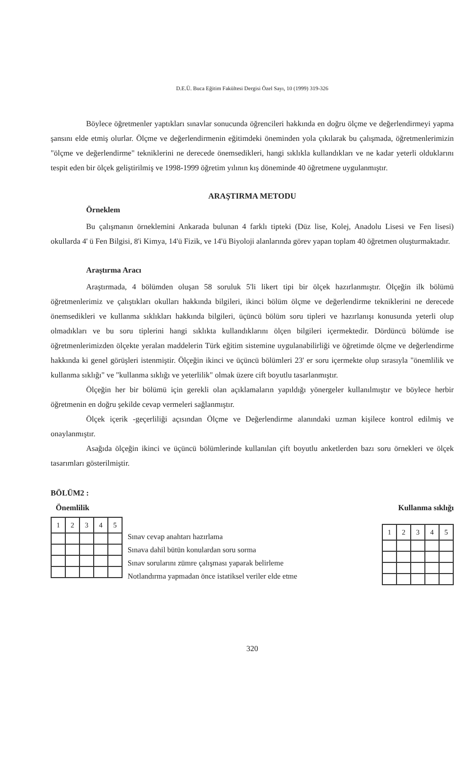D.E.Ü. Buca Eğitim Fakültesi Dergisi Özel Sayı, 10 (1999) 319-326
Böylece öğretmenler yaptıkları sınavlar sonucunda öğrencileri hakkında en doğru ölçme ve değerlendirmeyi yapma şansını elde etmiş olurlar. Ölçme ve değerlendirmenin eğitimdeki öneminden yola çıkılarak bu çalışmada, öğretmenlerimizin "ölçme ve değerlendirme" tekniklerini ne derecede önemsedikleri, hangi sıklıkla kullandıkları ve ne kadar yeterli olduklarını tespit eden bir ölçek geliştirilmiş ve 1998-1999 öğretim yılının kış döneminde 40 öğretmene uygulanmıştır.
ARAŞTIRMA METODU
Örneklem
Bu çalışmanın örneklemini Ankarada bulunan 4 farklı tipteki (Düz lise, Kolej, Anadolu Lisesi ve Fen lisesi) okullarda 4' ü Fen Bilgisi, 8'i Kimya, 14'ü Fizik, ve 14'ü Biyoloji alanlarında görev yapan toplam 40 öğretmen oluşturmaktadır.
Araştırma Aracı
Araştırmada, 4 bölümden oluşan 58 soruluk 5'li likert tipi bir ölçek hazırlanmıştır. Ölçeğin ilk bölümü öğretmenlerimiz ve çalıştıkları okulları hakkında bilgileri, ikinci bölüm ölçme ve değerlendirme tekniklerini ne derecede önemsedikleri ve kullanma sıklıkları hakkında bilgileri, üçüncü bölüm soru tipleri ve hazırlanışı konusunda yeterli olup olmadıkları ve bu soru tiplerini hangi sıklıkta kullandıklarını ölçen bilgileri içermektedir. Dördüncü bölümde ise öğretmenlerimizden ölçekte yeralan maddelerin Türk eğitim sistemine uygulanabilirliği ve öğretimde ölçme ve değerlendirme hakkında ki genel görüşleri istenmiştir. Ölçeğin ikinci ve üçüncü bölümleri 23' er soru içermekte olup sırasıyla "önemlilik ve kullanma sıklığı" ve "kullanma sıklığı ve yeterlilik" olmak üzere cift boyutlu tasarlanmıştır.
Ölçeğin her bir bölümü için gerekli olan açıklamaların yapıldığı yönergeler kullanılmıştır ve böylece herbir öğretmenin en doğru şekilde cevap vermeleri sağlanmıştır.
Ölçek içerik -geçerliliği açısından Ölçme ve Değerlendirme alanındaki uzman kişilece kontrol edilmiş ve onaylanmıştır.
Asağıda ölçeğin ikinci ve üçüncü bölümlerinde kullanılan çift boyutlu anketlerden bazı soru örnekleri ve ölçek tasarımları gösterilmiştir.
BÖLÜM2 :
Önemlilik Kullanma sıklığı
| 1 | 2 | 3 | 4 | 5 |
| --- | --- | --- | --- | --- |
Sınav cevap anahtarı hazırlama
Sınava dahil bütün konulardan soru sorma
Sınav sorularını zümre çalışması yaparak belirleme
Notlandırma yapmadan önce istatiksel veriler elde etme
| 1 | 2 | 3 | 4 | 5 |
| --- | --- | --- | --- | --- |
320